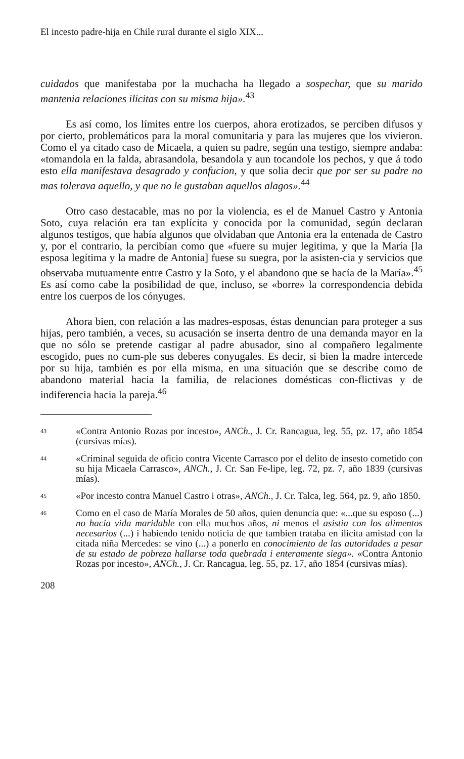El incesto padre-hija en Chile rural durante el siglo XIX...
cuidados que manifestaba por la muchacha ha llegado a sospechar, que su marido mantenia relaciones ilicitas con su misma hija».<sup>43</sup>
Es así como, los límites entre los cuerpos, ahora erotizados, se perciben difusos y por cierto, problemáticos para la moral comunitaria y para las mujeres que los vivieron. Como el ya citado caso de Micaela, a quien su padre, según una testigo, siempre andaba: «tomandola en la falda, abrasandola, besandola y aun tocandole los pechos, y que á todo esto ella manifestava desagrado y confucion, y que solia decir que por ser su padre no mas tolerava aquello, y que no le gustaban aquellos alagos».<sup>44</sup>
Otro caso destacable, mas no por la violencia, es el de Manuel Castro y Antonia Soto, cuya relación era tan explícita y conocida por la comunidad, según declaran algunos testigos, que había algunos que olvidaban que Antonia era la entenada de Castro y, por el contrario, la percibían como que «fuere su mujer legitima, y que la María [la esposa legítima y la madre de Antonia] fuese su suegra, por la asisten-cia y servicios que observaba mutuamente entre Castro y la Soto, y el abandono que se hacía de la María».<sup>45</sup> Es así como cabe la posibilidad de que, incluso, se «borre» la correspondencia debida entre los cuerpos de los cónyuges.
Ahora bien, con relación a las madres-esposas, éstas denuncian para proteger a sus hijas, pero también, a veces, su acusación se inserta dentro de una demanda mayor en la que no sólo se pretende castigar al padre abusador, sino al compañero legalmente escogido, pues no cum-ple sus deberes conyugales. Es decir, si bien la madre intercede por su hija, también es por ella misma, en una situación que se describe como de abandono material hacia la familia, de relaciones domésticas con-flictivas y de indiferencia hacia la pareja.<sup>46</sup>
43 «Contra Antonio Rozas por incesto», ANCh., J. Cr. Rancagua, leg. 55, pz. 17, año 1854 (cursivas mías).
44 «Criminal seguida de oficio contra Vicente Carrasco por el delito de insesto cometido con su hija Micaela Carrasco», ANCh., J. Cr. San Fe-lipe, leg. 72, pz. 7, año 1839 (cursivas mías).
45 «Por incesto contra Manuel Castro i otras», ANCh., J. Cr. Talca, leg. 564, pz. 9, año 1850.
46 Como en el caso de María Morales de 50 años, quien denuncia que: «...que su esposo (...) no hacia vida maridable con ella muchos años, ni menos el asistia con los alimentos necesarios (...) i habiendo tenido noticia de que tambien trataba en ilicita amistad con la citada niña Mercedes: se vino (...) a ponerlo en conocimiento de las autoridades a pesar de su estado de pobreza hallarse toda quebrada i enteramente siega». «Contra Antonio Rozas por incesto», ANCh., J. Cr. Rancagua, leg. 55, pz. 17, año 1854 (cursivas mías).
208